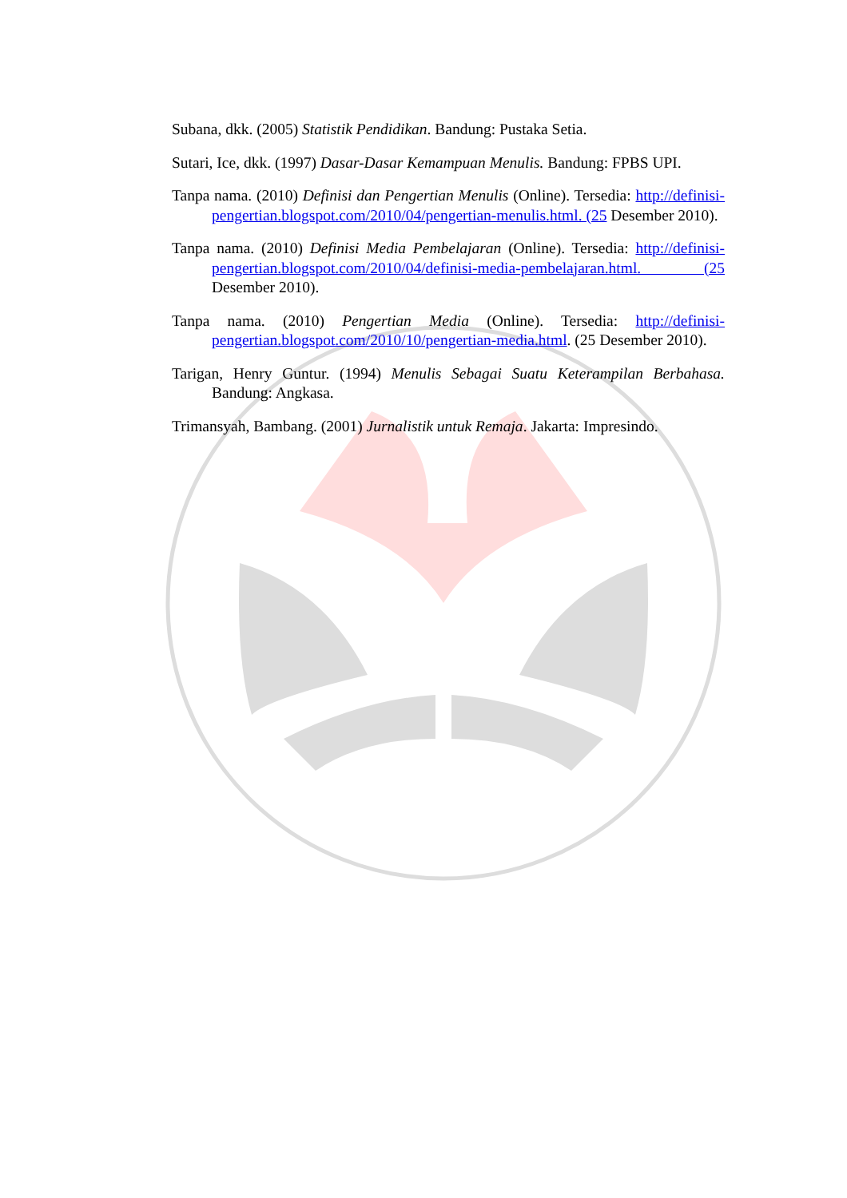Subana, dkk. (2005) Statistik Pendidikan. Bandung: Pustaka Setia.
Sutari, Ice, dkk. (1997) Dasar-Dasar Kemampuan Menulis. Bandung: FPBS UPI.
Tanpa nama. (2010) Definisi dan Pengertian Menulis (Online). Tersedia: http://definisi-pengertian.blogspot.com/2010/04/pengertian-menulis.html. (25 Desember 2010).
Tanpa nama. (2010) Definisi Media Pembelajaran (Online). Tersedia: http://definisi-pengertian.blogspot.com/2010/04/definisi-media-pembelajaran.html. (25 Desember 2010).
Tanpa nama. (2010) Pengertian Media (Online). Tersedia: http://definisi-pengertian.blogspot.com/2010/10/pengertian-media.html. (25 Desember 2010).
Tarigan, Henry Guntur. (1994) Menulis Sebagai Suatu Keterampilan Berbahasa. Bandung: Angkasa.
Trimansyah, Bambang. (2001) Jurnalistik untuk Remaja. Jakarta: Impresindo.